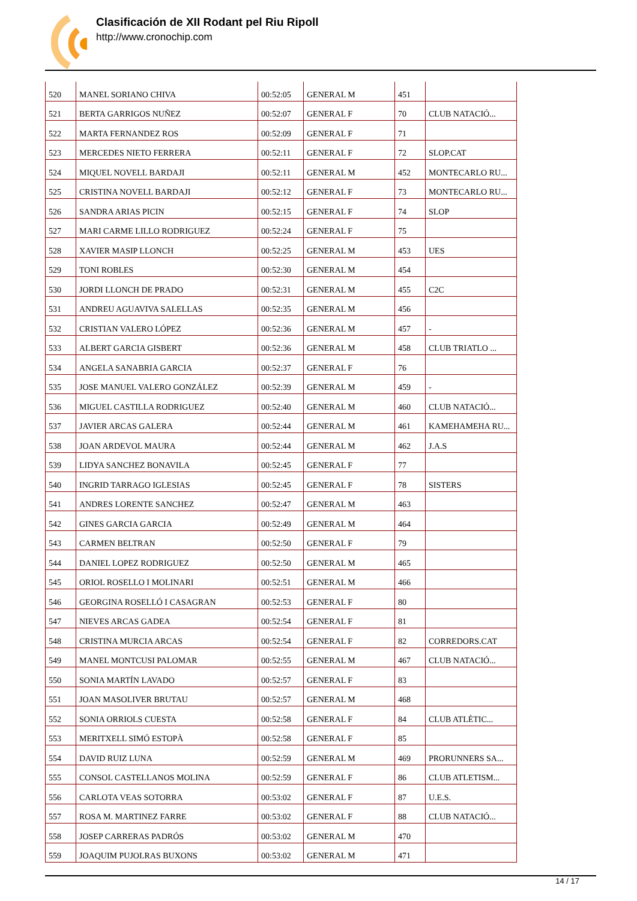Clasificación de XII Rodant pel Riu Ripoll
http://www.cronochip.com
| 520 | MANEL SORIANO CHIVA | 00:52:05 | GENERAL M | 451 | |
| 521 | BERTA GARRIGOS NUÑEZ | 00:52:07 | GENERAL F | 70 | CLUB NATACIÓ... |
| 522 | MARTA FERNANDEZ ROS | 00:52:09 | GENERAL F | 71 | |
| 523 | MERCEDES NIETO FERRERA | 00:52:11 | GENERAL F | 72 | SLOP.CAT |
| 524 | MIQUEL NOVELL BARDAJI | 00:52:11 | GENERAL M | 452 | MONTECARLO RU... |
| 525 | CRISTINA NOVELL BARDAJI | 00:52:12 | GENERAL F | 73 | MONTECARLO RU... |
| 526 | SANDRA ARIAS PICIN | 00:52:15 | GENERAL F | 74 | SLOP |
| 527 | MARI CARME LILLO RODRIGUEZ | 00:52:24 | GENERAL F | 75 | |
| 528 | XAVIER MASIP LLONCH | 00:52:25 | GENERAL M | 453 | UES |
| 529 | TONI ROBLES | 00:52:30 | GENERAL M | 454 | |
| 530 | JORDI LLONCH DE PRADO | 00:52:31 | GENERAL M | 455 | C2C |
| 531 | ANDREU AGUAVIVA SALELLAS | 00:52:35 | GENERAL M | 456 | |
| 532 | CRISTIAN VALERO LÓPEZ | 00:52:36 | GENERAL M | 457 | - |
| 533 | ALBERT GARCIA GISBERT | 00:52:36 | GENERAL M | 458 | CLUB TRIATLO ... |
| 534 | ANGELA SANABRIA GARCIA | 00:52:37 | GENERAL F | 76 | |
| 535 | JOSE MANUEL VALERO GONZÁLEZ | 00:52:39 | GENERAL M | 459 | - |
| 536 | MIGUEL CASTILLA RODRIGUEZ | 00:52:40 | GENERAL M | 460 | CLUB NATACIÓ... |
| 537 | JAVIER ARCAS GALERA | 00:52:44 | GENERAL M | 461 | KAMEHAMEHA RU... |
| 538 | JOAN ARDEVOL MAURA | 00:52:44 | GENERAL M | 462 | J.A.S |
| 539 | LIDYA SANCHEZ BONAVILA | 00:52:45 | GENERAL F | 77 | |
| 540 | INGRID TARRAGO IGLESIAS | 00:52:45 | GENERAL F | 78 | SISTERS |
| 541 | ANDRES LORENTE SANCHEZ | 00:52:47 | GENERAL M | 463 | |
| 542 | GINES GARCIA GARCIA | 00:52:49 | GENERAL M | 464 | |
| 543 | CARMEN BELTRAN | 00:52:50 | GENERAL F | 79 | |
| 544 | DANIEL LOPEZ RODRIGUEZ | 00:52:50 | GENERAL M | 465 | |
| 545 | ORIOL ROSELLO I MOLINARI | 00:52:51 | GENERAL M | 466 | |
| 546 | GEORGINA ROSELLÓ I CASAGRAN | 00:52:53 | GENERAL F | 80 | |
| 547 | NIEVES ARCAS GADEA | 00:52:54 | GENERAL F | 81 | |
| 548 | CRISTINA MURCIA ARCAS | 00:52:54 | GENERAL F | 82 | CORREDORS.CAT |
| 549 | MANEL MONTCUSI PALOMAR | 00:52:55 | GENERAL M | 467 | CLUB NATACIÓ... |
| 550 | SONIA MARTÍN LAVADO | 00:52:57 | GENERAL F | 83 | |
| 551 | JOAN MASOLIVER BRUTAU | 00:52:57 | GENERAL M | 468 | |
| 552 | SONIA ORRIOLS CUESTA | 00:52:58 | GENERAL F | 84 | CLUB ATLÈTIC... |
| 553 | MERITXELL SIMÓ ESTOPÀ | 00:52:58 | GENERAL F | 85 | |
| 554 | DAVID RUIZ LUNA | 00:52:59 | GENERAL M | 469 | PRORUNNERS SA... |
| 555 | CONSOL CASTELLANOS MOLINA | 00:52:59 | GENERAL F | 86 | CLUB ATLETISM... |
| 556 | CARLOTA VEAS SOTORRA | 00:53:02 | GENERAL F | 87 | U.E.S. |
| 557 | ROSA M. MARTINEZ FARRE | 00:53:02 | GENERAL F | 88 | CLUB NATACIÓ... |
| 558 | JOSEP CARRERAS PADRÓS | 00:53:02 | GENERAL M | 470 | |
| 559 | JOAQUIM PUJOLRAS BUXONS | 00:53:02 | GENERAL M | 471 | |
14 / 17